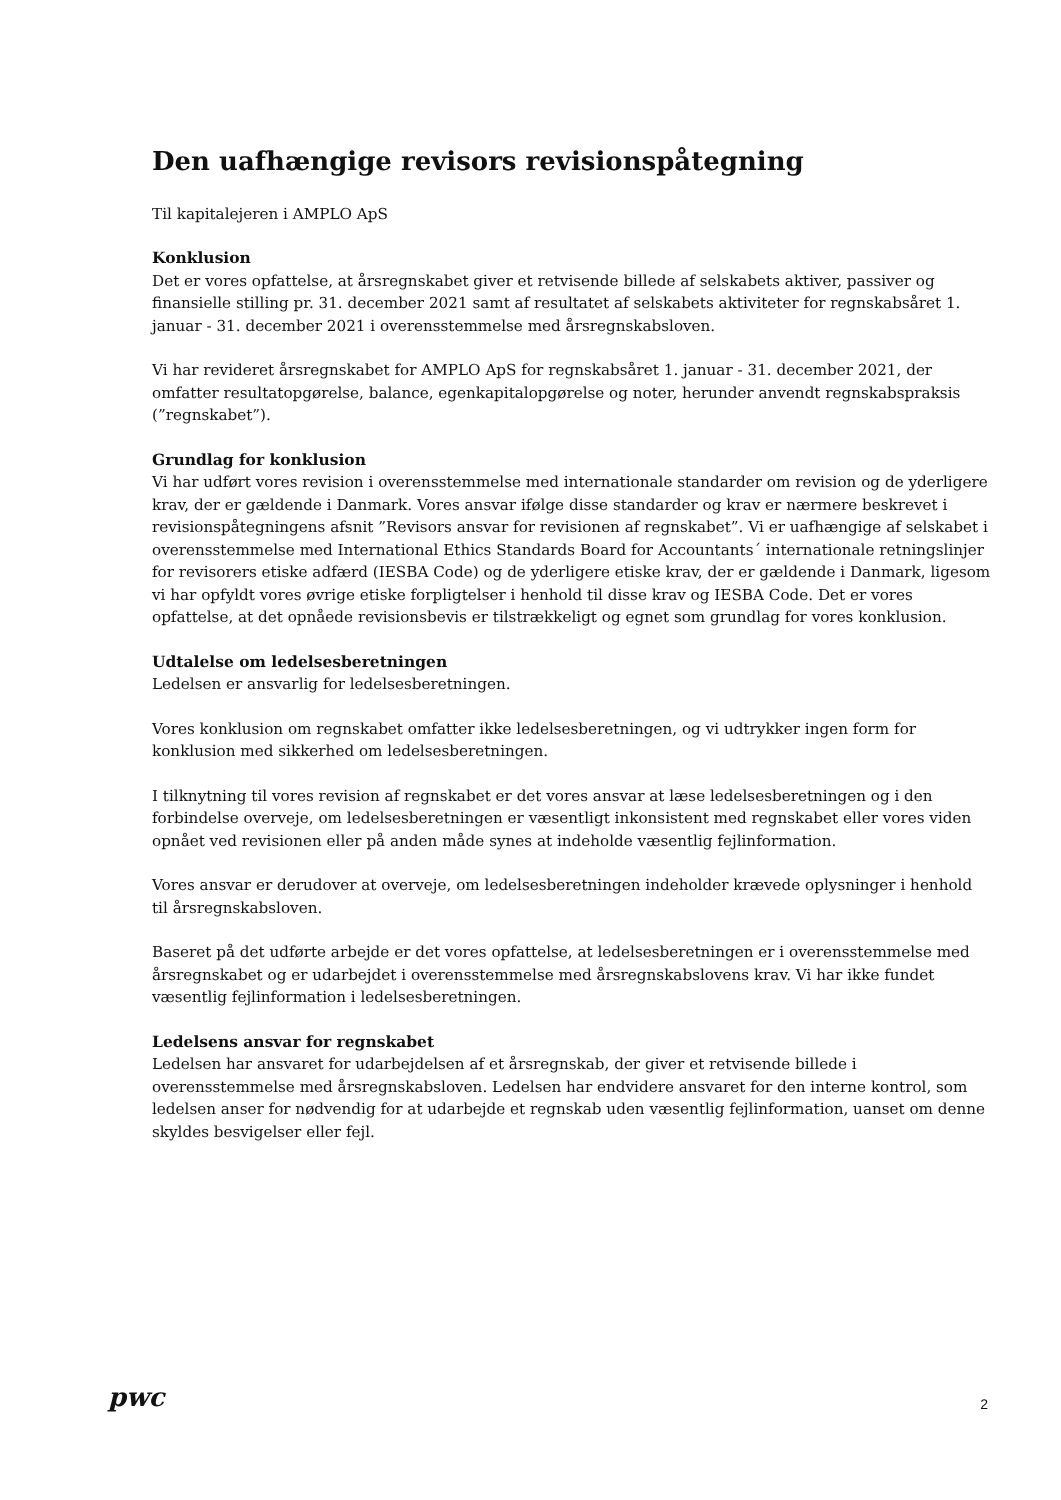Den uafhængige revisors revisionspåtegning
Til kapitalejeren i AMPLO ApS
Konklusion
Det er vores opfattelse, at årsregnskabet giver et retvisende billede af selskabets aktiver, passiver og finansielle stilling pr. 31. december 2021 samt af resultatet af selskabets aktiviteter for regnskabsåret 1. januar - 31. december 2021 i overensstemmelse med årsregnskabsloven.
Vi har revideret årsregnskabet for AMPLO ApS for regnskabsåret 1. januar - 31. december 2021, der omfatter resultatopgørelse, balance, egenkapitalopgørelse og noter, herunder anvendt regnskabspraksis (”regnskabet”).
Grundlag for konklusion
Vi har udført vores revision i overensstemmelse med internationale standarder om revision og de yderligere krav, der er gældende i Danmark. Vores ansvar ifølge disse standarder og krav er nærmere beskrevet i revisionspåtegningens afsnit ”Revisors ansvar for revisionen af regnskabet”. Vi er uafhængige af selskabet i overensstemmelse med International Ethics Standards Board for Accountants´ internationale retningslinjer for revisorers etiske adfærd (IESBA Code) og de yderligere etiske krav, der er gældende i Danmark, ligesom vi har opfyldt vores øvrige etiske forpligtelser i henhold til disse krav og IESBA Code. Det er vores opfattelse, at det opnåede revisionsbevis er tilstrækkeligt og egnet som grundlag for vores konklusion.
Udtalelse om ledelsesberetningen
Ledelsen er ansvarlig for ledelsesberetningen.
Vores konklusion om regnskabet omfatter ikke ledelsesberetningen, og vi udtrykker ingen form for konklusion med sikkerhed om ledelsesberetningen.
I tilknytning til vores revision af regnskabet er det vores ansvar at læse ledelsesberetningen og i den forbindelse overveje, om ledelsesberetningen er væsentligt inkonsistent med regnskabet eller vores viden opnået ved revisionen eller på anden måde synes at indeholde væsentlig fejlinformation.
Vores ansvar er derudover at overveje, om ledelsesberetningen indeholder krævede oplysninger i henhold til årsregnskabsloven.
Baseret på det udførte arbejde er det vores opfattelse, at ledelsesberetningen er i overensstemmelse med årsregnskabet og er udarbejdet i overensstemmelse med årsregnskabslovens krav. Vi har ikke fundet væsentlig fejlinformation i ledelsesberetningen.
Ledelsens ansvar for regnskabet
Ledelsen har ansvaret for udarbejdelsen af et årsregnskab, der giver et retvisende billede i overensstemmelse med årsregnskabsloven. Ledelsen har endvidere ansvaret for den interne kontrol, som ledelsen anser for nødvendig for at udarbejde et regnskab uden væsentlig fejlinformation, uanset om denne skyldes besvigelser eller fejl.
pwc 2